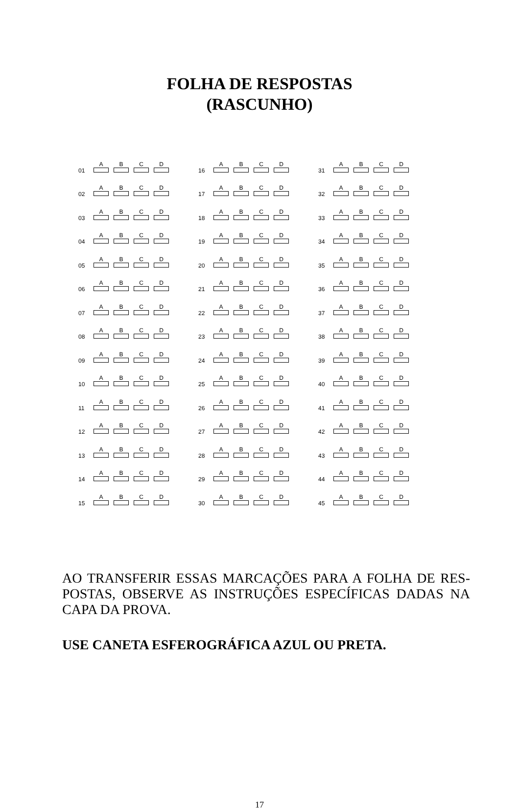FOLHA DE RESPOSTAS
(RASCUNHO)
| 01 | A | B | C | D |
| 02 | A | B | C | D |
| 03 | A | B | C | D |
| 04 | A | B | C | D |
| 05 | A | B | C | D |
| 06 | A | B | C | D |
| 07 | A | B | C | D |
| 08 | A | B | C | D |
| 09 | A | B | C | D |
| 10 | A | B | C | D |
| 11 | A | B | C | D |
| 12 | A | B | C | D |
| 13 | A | B | C | D |
| 14 | A | B | C | D |
| 15 | A | B | C | D |
| 16 | A | B | C | D |
| 17 | A | B | C | D |
| 18 | A | B | C | D |
| 19 | A | B | C | D |
| 20 | A | B | C | D |
| 21 | A | B | C | D |
| 22 | A | B | C | D |
| 23 | A | B | C | D |
| 24 | A | B | C | D |
| 25 | A | B | C | D |
| 26 | A | B | C | D |
| 27 | A | B | C | D |
| 28 | A | B | C | D |
| 29 | A | B | C | D |
| 30 | A | B | C | D |
| 31 | A | B | C | D |
| 32 | A | B | C | D |
| 33 | A | B | C | D |
| 34 | A | B | C | D |
| 35 | A | B | C | D |
| 36 | A | B | C | D |
| 37 | A | B | C | D |
| 38 | A | B | C | D |
| 39 | A | B | C | D |
| 40 | A | B | C | D |
| 41 | A | B | C | D |
| 42 | A | B | C | D |
| 43 | A | B | C | D |
| 44 | A | B | C | D |
| 45 | A | B | C | D |
AO TRANSFERIR ESSAS MARCAÇÕES PARA A FOLHA DE RES-POSTAS, OBSERVE AS INSTRUÇÕES ESPECÍFICAS DADAS NA CAPA DA PROVA.
USE CANETA ESFEROGRÁFICA AZUL OU PRETA.
17